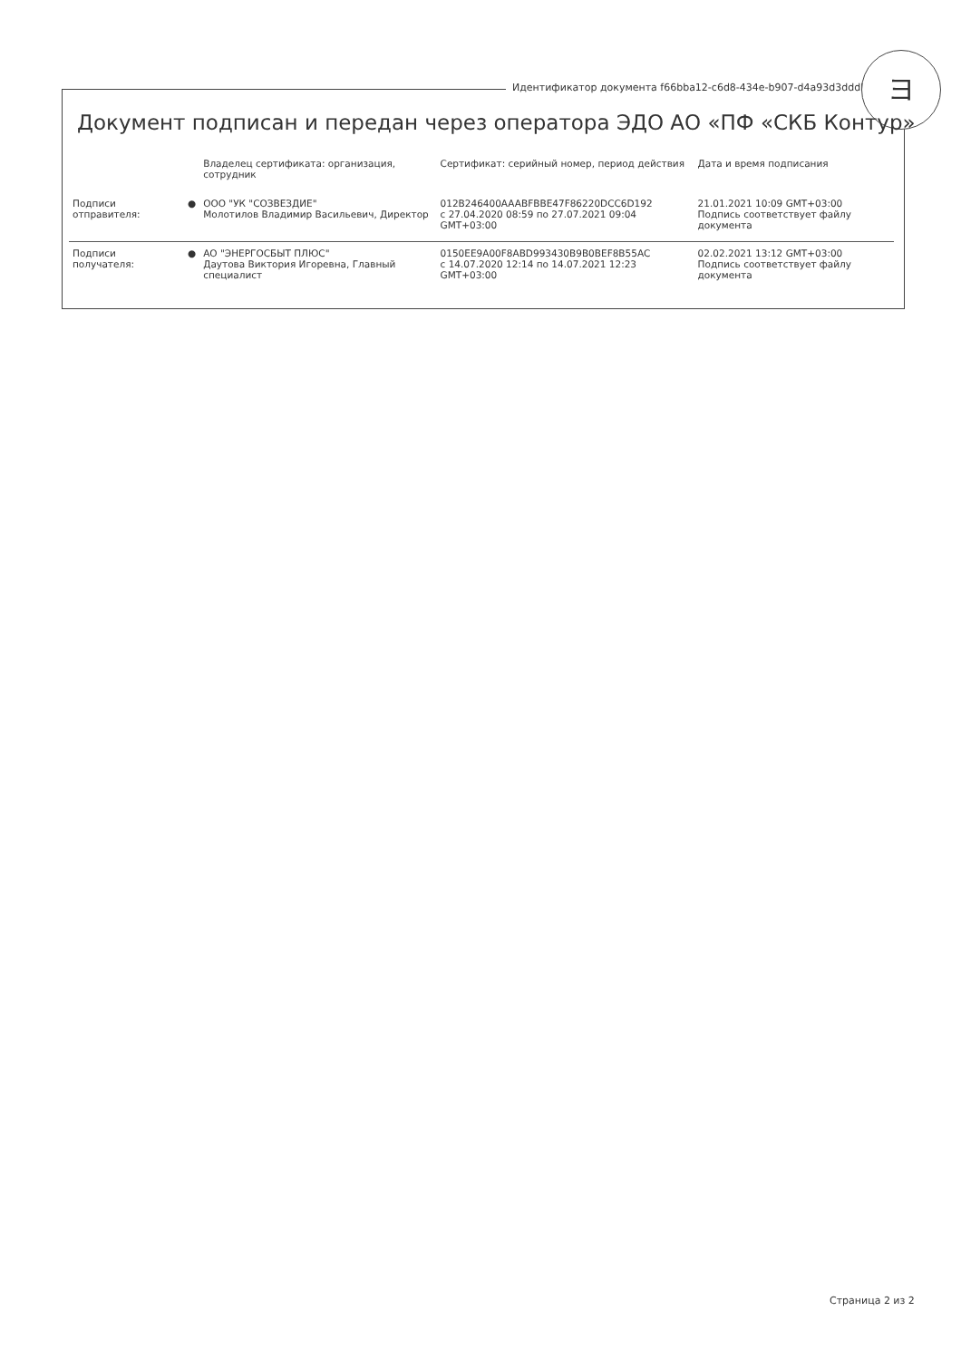Идентификатор документа f66bba12-c6d8-434e-b907-d4a93d3dddb6
ヨ
Документ подписан и передан через оператора ЭДО АО «ПФ «СКБ Контур»
| | | Владелец сертификата: организация, сотрудник | Сертификат: серийный номер, период действия | Дата и время подписания |
| --- | --- | --- | --- | --- |
| Подписи отправителя: | ● | ООО "УК "СОЗВЕЗДИЕ" Молотилов Владимир Васильевич, Директор | 012B246400AAABFBBE47F86220DCC6D192 с 27.04.2020 08:59 по 27.07.2021 09:04 GMT+03:00 | 21.01.2021 10:09 GMT+03:00 Подпись соответствует файлу документа |
| Подписи получателя: | ● | АО "ЭНЕРГОСБЫТ ПЛЮС" Даутова Виктория Игоревна, Главный специалист | 0150EE9A00F8ABD993430B9B0BEF8B55AC с 14.07.2020 12:14 по 14.07.2021 12:23 GMT+03:00 | 02.02.2021 13:12 GMT+03:00 Подпись соответствует файлу документа |
Страница 2 из 2